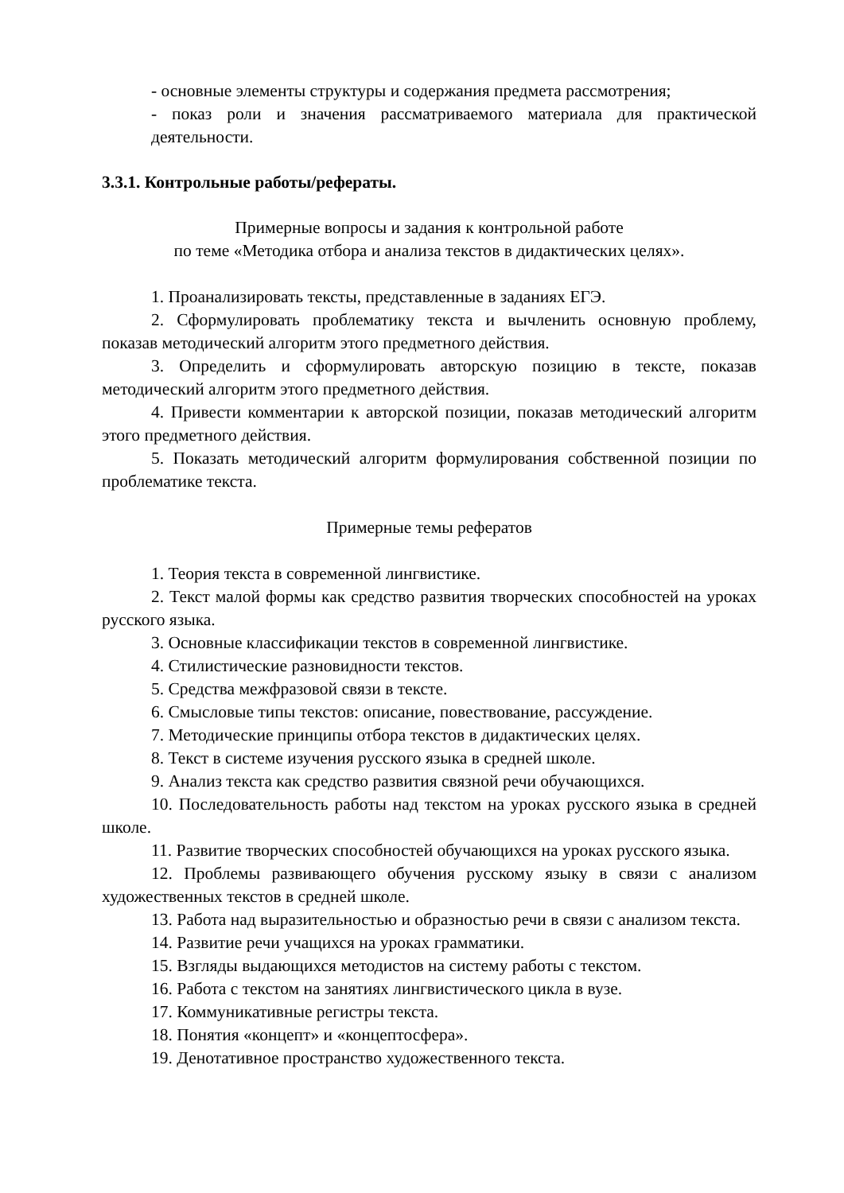- основные элементы структуры и содержания предмета рассмотрения;
- показ роли и значения рассматриваемого материала для практической деятельности.
3.3.1. Контрольные работы/рефераты.
Примерные вопросы и задания к контрольной работе
по теме «Методика отбора и анализа текстов в дидактических целях».
1. Проанализировать тексты, представленные в заданиях ЕГЭ.
2. Сформулировать проблематику текста и вычленить основную проблему, показав методический алгоритм этого предметного действия.
3. Определить и сформулировать авторскую позицию в тексте, показав методический алгоритм этого предметного действия.
4. Привести комментарии к авторской позиции, показав методический алгоритм этого предметного действия.
5. Показать методический алгоритм формулирования собственной позиции по проблематике текста.
Примерные темы рефератов
1. Теория текста в современной лингвистике.
2. Текст малой формы как средство развития творческих способностей на уроках русского языка.
3. Основные классификации текстов в современной лингвистике.
4. Стилистические разновидности текстов.
5. Средства межфразовой связи в тексте.
6. Смысловые типы текстов: описание, повествование, рассуждение.
7. Методические принципы отбора текстов в дидактических целях.
8. Текст в системе изучения русского языка в средней школе.
9. Анализ текста как средство развития связной речи обучающихся.
10. Последовательность работы над текстом на уроках русского языка в средней школе.
11. Развитие творческих способностей обучающихся на уроках русского языка.
12. Проблемы развивающего обучения русскому языку в связи с анализом художественных текстов в средней школе.
13. Работа над выразительностью и образностью речи в связи с анализом текста.
14. Развитие речи учащихся на уроках грамматики.
15. Взгляды выдающихся методистов на систему работы с текстом.
16. Работа с текстом на занятиях лингвистического цикла в вузе.
17. Коммуникативные регистры текста.
18. Понятия «концепт» и «концептосфера».
19. Денотативное пространство художественного текста.